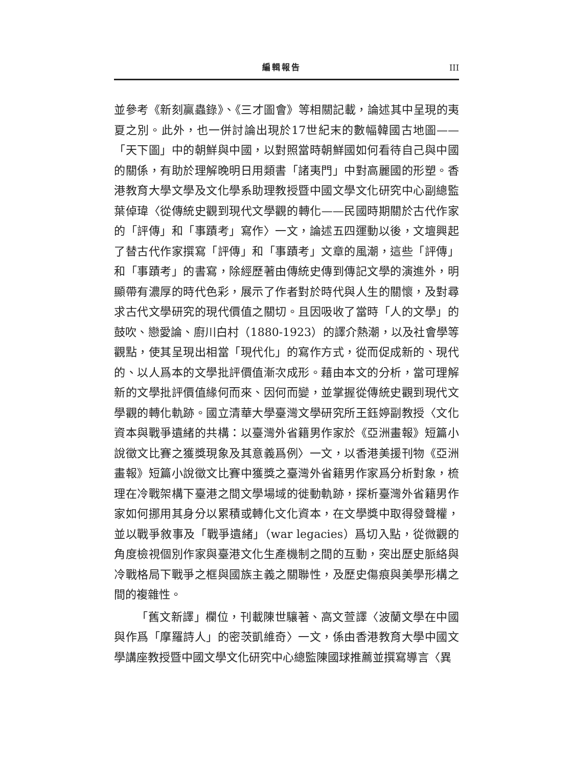編輯報告 III
並參考《新刻贏蟲錄》、《三才圖會》等相關記載，論述其中呈現的夷夏之別。此外，也一併討論出現於17世紀末的數幅韓國古地圖——「天下圖」中的朝鮮與中國，以對照當時朝鮮國如何看待自己與中國的關係，有助於理解晚明日用類書「諸夷門」中對高麗國的形塑。香港教育大學文學及文化學系助理教授暨中國文學文化研究中心副總監葉倬瑋〈從傳統史觀到現代文學觀的轉化——民國時期關於古代作家的「評傳」和「事蹟考」寫作〉一文，論述五四運動以後，文壇興起了替古代作家撰寫「評傳」和「事蹟考」文章的風潮，這些「評傳」和「事蹟考」的書寫，除經歷著由傳統史傳到傳記文學的演進外，明顯帶有濃厚的時代色彩，展示了作者對於時代與人生的關懷，及對尋求古代文學研究的現代價值之關切。且因吸收了當時「人的文學」的鼓吹、戀愛論、廚川白村（1880-1923）的譯介熱潮，以及社會學等觀點，使其呈現出相當「現代化」的寫作方式，從而促成新的、現代的、以人爲本的文學批評價值漸次成形。藉由本文的分析，當可理解新的文學批評價值緣何而來、因何而變，並掌握從傳統史觀到現代文學觀的轉化軌跡。國立清華大學臺灣文學研究所王鈺婷副教授〈文化資本與戰爭遺緒的共構：以臺灣外省籍男作家於《亞洲畫報》短篇小說徵文比賽之獲獎現象及其意義爲例〉一文，以香港美援刊物《亞洲畫報》短篇小說徵文比賽中獲獎之臺灣外省籍男作家爲分析對象，梳理在冷戰架構下臺港之間文學場域的徙動軌跡，探析臺灣外省籍男作家如何挪用其身分以累積或轉化文化資本，在文學獎中取得發聲權，並以戰爭敘事及「戰爭遺緒」（war legacies）爲切入點，從微觀的角度檢視個別作家與臺港文化生產機制之間的互動，突出歷史脈絡與冷戰格局下戰爭之框與國族主義之關聯性，及歷史傷痕與美學形構之間的複雜性。
「舊文新譯」欄位，刊載陳世驤著、高文萱譯〈波蘭文學在中國與作爲「摩羅詩人」的密茨凱維奇〉一文，係由香港教育大學中國文學講座教授暨中國文學文化研究中心總監陳國球推薦並撰寫導言〈異